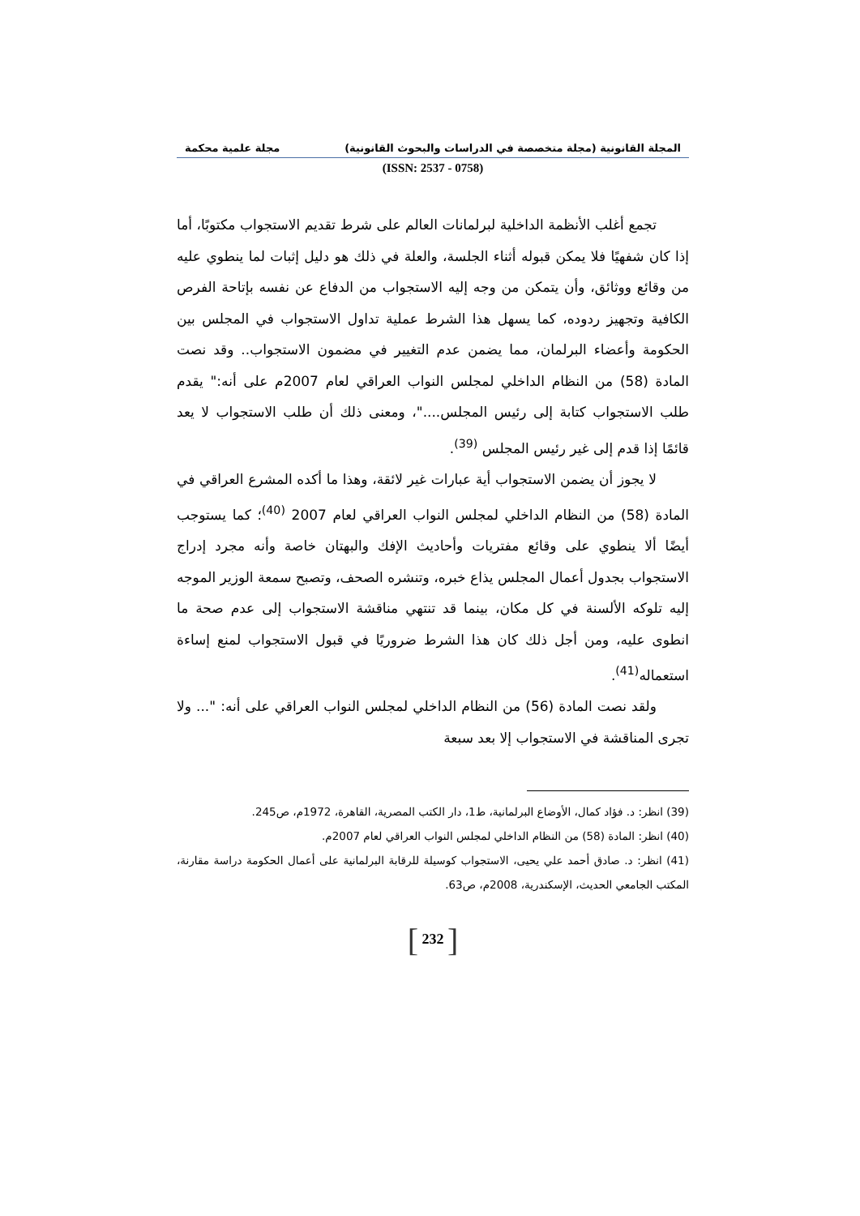المجلة القانونية (مجلة متخصصة في الدراسات والبحوث القانونية) مجلة علمية محكمة
(ISSN: 2537 - 0758)
تجمع أغلب الأنظمة الداخلية لبرلمانات العالم على شرط تقديم الاستجواب مكتوبًا، أما إذا كان شفهيًا فلا يمكن قبوله أثناء الجلسة، والعلة في ذلك هو دليل إثبات لما ينطوي عليه من وقائع ووثائق، وأن يتمكن من وجه إليه الاستجواب من الدفاع عن نفسه بإتاحة الفرص الكافية وتجهيز ردوده، كما يسهل هذا الشرط عملية تداول الاستجواب في المجلس بين الحكومة وأعضاء البرلمان، مما يضمن عدم التغيير في مضمون الاستجواب.. وقد نصت المادة (58) من النظام الداخلي لمجلس النواب العراقي لعام 2007م على أنه:" يقدم طلب الاستجواب كتابة إلى رئيس المجلس...."، ومعنى ذلك أن طلب الاستجواب لا يعد قائمًا إذا قدم إلى غير رئيس المجلس <sup>(39)</sup>.
لا يجوز أن يضمن الاستجواب أية عبارات غير لائقة، وهذا ما أكده المشرع العراقي في المادة (58) من النظام الداخلي لمجلس النواب العراقي لعام 2007 <sup>(40)</sup>؛ كما يستوجب أيضًا ألا ينطوي على وقائع مفتريات وأحاديث الإفك والبهتان خاصة وأنه مجرد إدراج الاستجواب بجدول أعمال المجلس يذاع خبره، وتنشره الصحف، وتصبح سمعة الوزير الموجه إليه تلوكه الألسنة في كل مكان، بينما قد تنتهي مناقشة الاستجواب إلى عدم صحة ما انطوى عليه، ومن أجل ذلك كان هذا الشرط ضروريًا في قبول الاستجواب لمنع إساءة استعماله<sup>(41)</sup>.
ولقد نصت المادة (56) من النظام الداخلي لمجلس النواب العراقي على أنه: "... ولا تجرى المناقشة في الاستجواب إلا بعد سبعة
(39) انظر: د. فؤاد كمال، الأوضاع البرلمانية، ط1، دار الكتب المصرية، القاهرة، 1972م، ص245.
(40) انظر: المادة (58) من النظام الداخلي لمجلس النواب العراقي لعام 2007م.
(41) انظر: د. صادق أحمد علي يحيى، الاستجواب كوسيلة للرقابة البرلمانية على أعمال الحكومة دراسة مقارنة، المكتب الجامعي الحديث، الإسكندرية، 2008م، ص63.
[ 232 ]